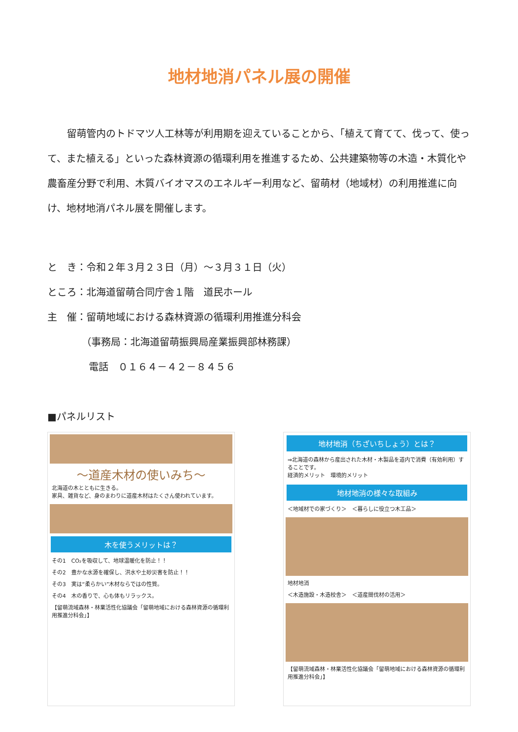地材地消パネル展の開催
留萌管内のトドマツ人工林等が利用期を迎えていることから、「植えて育てて、伐って、使って、また植える」といった森林資源の循環利用を推進するため、公共建築物等の木造・木質化や農畜産分野で利用、木質バイオマスのエネルギー利用など、留萌材（地域材）の利用推進に向け、地材地消パネル展を開催します。
と　き：令和２年３月２３日（月）～３月３１日（火）
ところ：北海道留萌合同庁舎１階　道民ホール
主　催：留萌地域における森林資源の循環利用推進分科会
（事務局：北海道留萌振興局産業振興部林務課）
電話　０１６４－４２－８４５６
■パネルリスト
～道産木材の使いみち～
北海道の木とともに生きる。
家具、雑貨など、身のまわりに道産木材はたくさん使われています。
木を使うメリットは？
その1　CO₂を吸収して、地球温暖化を防止！！
その2　豊かな水源を確保し、洪水や土砂災害を防止！！
その3　実は“柔らかい”木材ならではの性質。
その4　木の香りで、心も体もリラックス。
【留萌流域森林・林業活性化協議会「留萌地域における森林資源の循環利用推進分科会」】
地材地消（ちざいちしょう）とは？
⇒北海道の森林から産出された木材・木製品を道内で消費（有効利用）することです。
経済的メリット　環境的メリット
地材地消の様々な取組み
＜地域材での家づくり＞　＜暮らしに役立つ木工品＞
地材地消
＜木造施設・木造校舎＞　＜道産間伐材の活用＞
【留萌流域森林・林業活性化協議会「留萌地域における森林資源の循環利用推進分科会」】